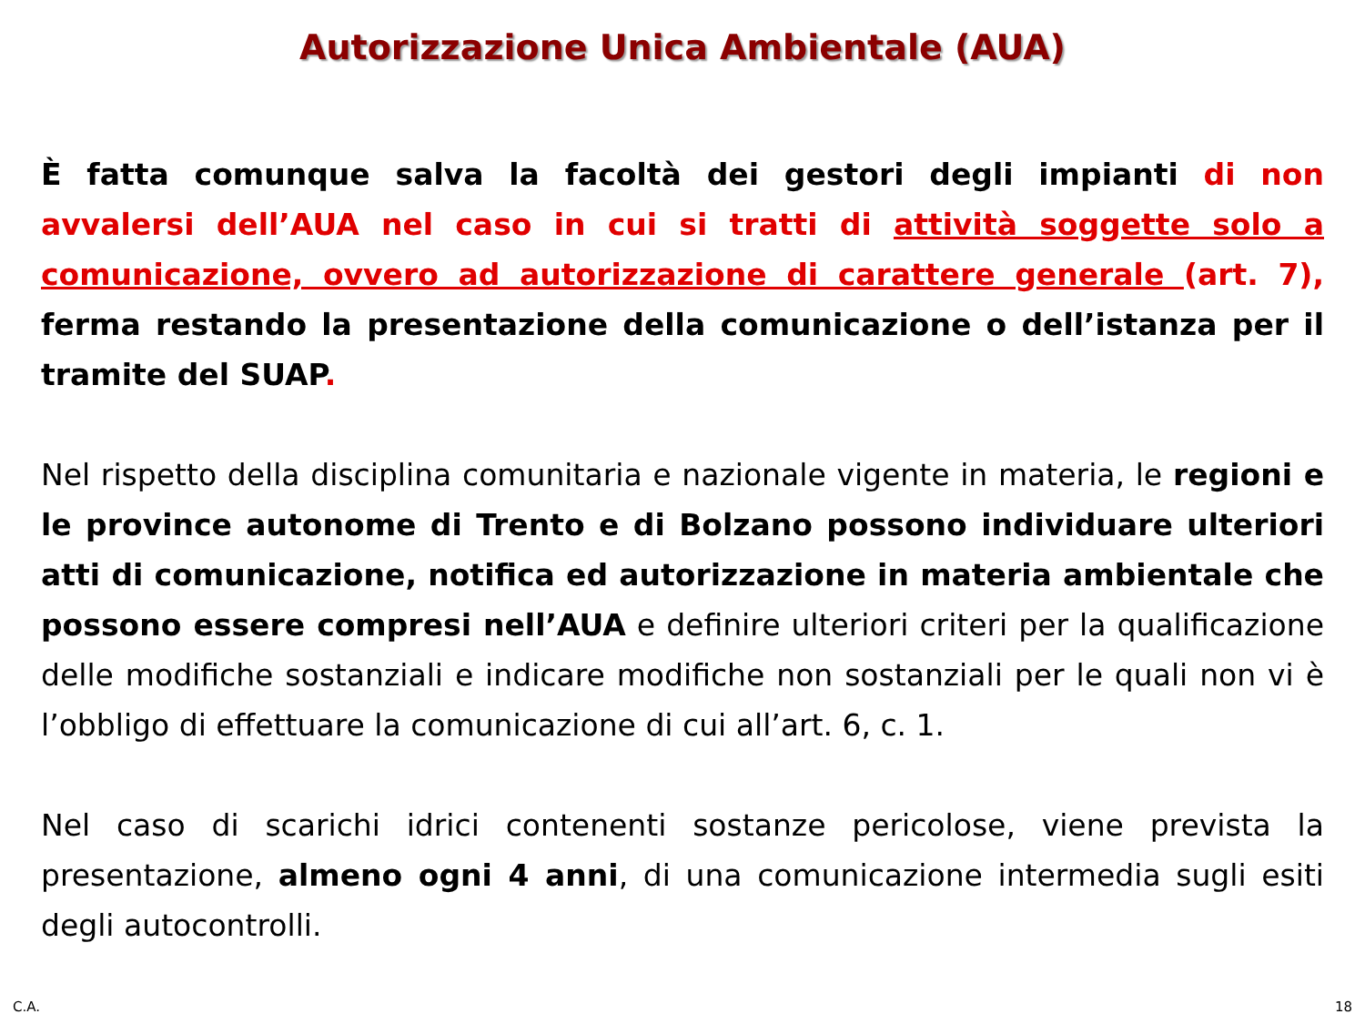Autorizzazione Unica Ambientale (AUA)
È fatta comunque salva la facoltà dei gestori degli impianti di non avvalersi dell’AUA nel caso in cui si tratti di attività soggette solo a comunicazione, ovvero ad autorizzazione di carattere generale (art. 7), ferma restando la presentazione della comunicazione o dell’istanza per il tramite del SUAP.
Nel rispetto della disciplina comunitaria e nazionale vigente in materia, le regioni e le province autonome di Trento e di Bolzano possono individuare ulteriori atti di comunicazione, notifica ed autorizzazione in materia ambientale che possono essere compresi nell’AUA e definire ulteriori criteri per la qualificazione delle modifiche sostanziali e indicare modifiche non sostanziali per le quali non vi è l’obbligo di effettuare la comunicazione di cui all’art. 6, c. 1.
Nel caso di scarichi idrici contenenti sostanze pericolose, viene prevista la presentazione, almeno ogni 4 anni, di una comunicazione intermedia sugli esiti degli autocontrolli.
C.A. 18